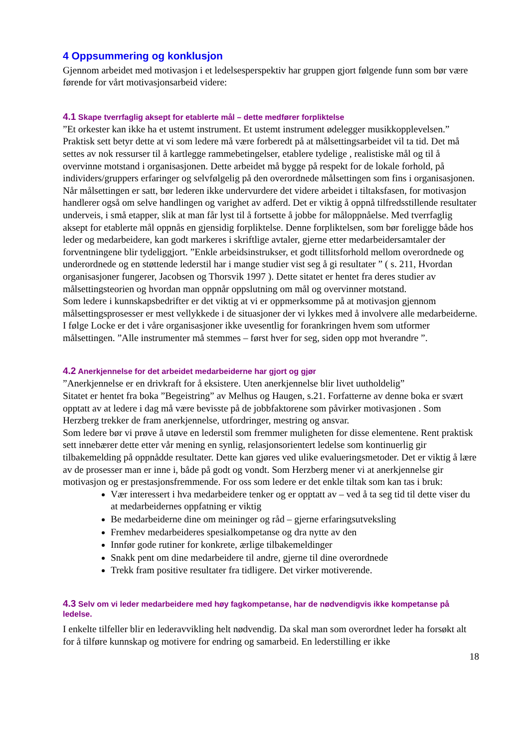4 Oppsummering og konklusjon
Gjennom arbeidet med motivasjon i et ledelsesperspektiv har gruppen gjort følgende funn som bør være førende for vårt motivasjonsarbeid videre:
4.1 Skape tverrfaglig aksept for etablerte mål – dette medfører forpliktelse
”Et orkester kan ikke ha et ustemt instrument. Et ustemt instrument ødelegger musikkopplevelsen.”
Praktisk sett betyr dette at vi som ledere må være forberedt på at målsettingsarbeidet vil ta tid. Det må settes av nok ressurser til å kartlegge rammebetingelser, etablere tydelige , realistiske mål og til å overvinne motstand i organisasjonen. Dette arbeidet må bygge på respekt for de lokale forhold, på individers/gruppers erfaringer og selvfølgelig på den overordnede målsettingen som fins i organisasjonen. Når målsettingen er satt, bør lederen ikke undervurdere det videre arbeidet i tiltaksfasen, for motivasjon handlerer også om selve handlingen og varighet av adferd. Det er viktig å oppnå tilfredsstillende resultater underveis, i små etapper, slik at man får lyst til å fortsette å jobbe for måloppnåelse. Med tverrfaglig aksept for etablerte mål oppnås en gjensidig forpliktelse. Denne forpliktelsen, som bør foreligge både hos leder og medarbeidere, kan godt markeres i skriftlige avtaler, gjerne etter medarbeidersamtaler der forventningene blir tydeliggjort. ”Enkle arbeidsinstrukser, et godt tillitsforhold mellom overordnede og underordnede og en støttende lederstil har i mange studier vist seg å gi resultater ” ( s. 211, Hvordan organisasjoner fungerer, Jacobsen og Thorsvik 1997 ). Dette sitatet er hentet fra deres studier av målsettingsteorien og hvordan man oppnår oppslutning om mål og overvinner motstand.
Som ledere i kunnskapsbedrifter er det viktig at vi er oppmerksomme på at motivasjon gjennom målsettingsprosesser er mest vellykkede i de situasjoner der vi lykkes med å involvere alle medarbeiderne. I følge Locke er det i våre organisasjoner ikke uvesentlig for forankringen hvem som utformer målsettingen. ”Alle instrumenter må stemmes – først hver for seg, siden opp mot hverandre ”.
4.2 Anerkjennelse for det arbeidet medarbeiderne har gjort og gjør
”Anerkjennelse er en drivkraft for å eksistere. Uten anerkjennelse blir livet uutholdelig”
Sitatet er hentet fra boka ”Begeistring” av Melhus og Haugen, s.21. Forfatterne av denne boka er svært opptatt av at ledere i dag må være bevisste på de jobbfaktorene som påvirker motivasjonen . Som Herzberg trekker de fram anerkjennelse, utfordringer, mestring og ansvar.
Som ledere bør vi prøve å utøve en lederstil som fremmer muligheten for disse elementene. Rent praktisk sett innebærer dette etter vår mening en synlig, relasjonsorientert ledelse som kontinuerlig gir tilbakemelding på oppnådde resultater. Dette kan gjøres ved ulike evalueringsmetoder. Det er viktig å lære av de prosesser man er inne i, både på godt og vondt. Som Herzberg mener vi at anerkjennelse gir motivasjon og er prestasjonsfremmende. For oss som ledere er det enkle tiltak som kan tas i bruk:
Vær interessert i hva medarbeidere tenker og er opptatt av – ved å ta seg tid til dette viser du at medarbeidernes oppfatning er viktig
Be medarbeiderne dine om meininger og råd – gjerne erfaringsutveksling
Fremhev medarbeideres spesialkompetanse og dra nytte av den
Innfør gode rutiner for konkrete, ærlige tilbakemeldinger
Snakk pent om dine medarbeidere til andre, gjerne til dine overordnede
Trekk fram positive resultater fra tidligere. Det virker motiverende.
4.3 Selv om vi leder medarbeidere med høy fagkompetanse, har de nødvendigvis ikke kompetanse på ledelse.
I enkelte tilfeller blir en lederavvikling helt nødvendig. Da skal man som overordnet leder ha forsøkt alt for å tilføre kunnskap og motivere for endring og samarbeid. En lederstilling er ikke
18